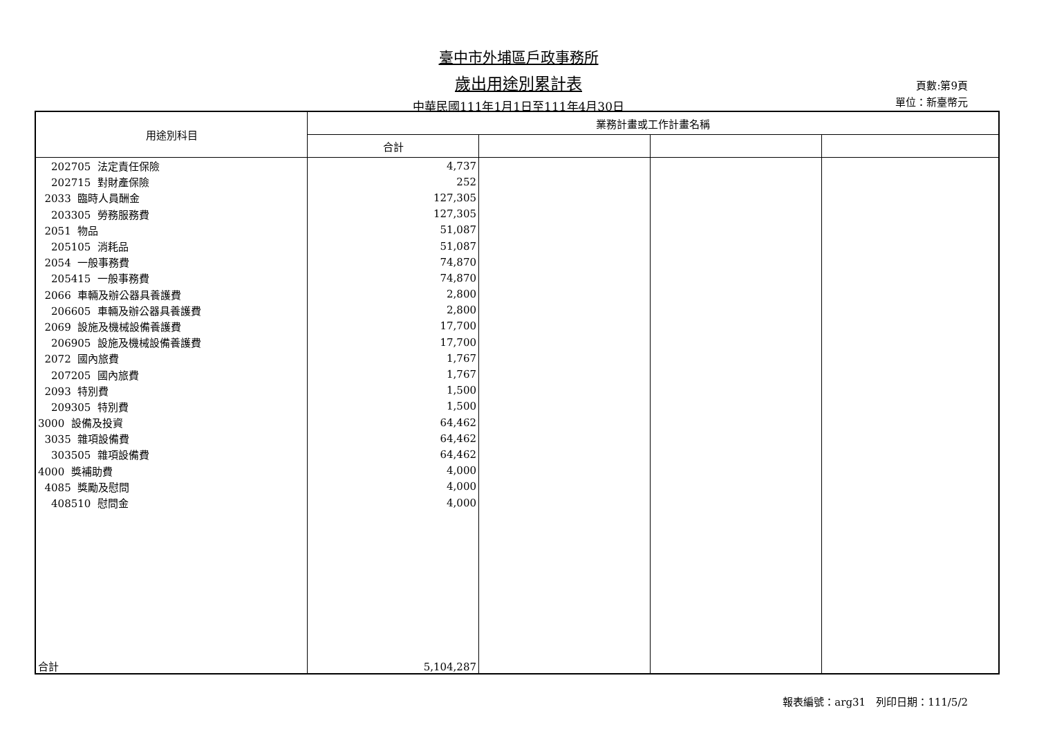臺中市外埔區戶政事務所
歲出用途別累計表
中華民國111年1月1日至111年4月30日
頁數:第9頁
單位：新臺幣元
| 用途別科目 | 業務計畫或工作計畫名稱 | | | |
| --- | --- | --- | --- | --- |
| | 合計 | | | |
| 202705 法定責任保險 | 4,737 | | | |
| 202715 對財產保險 | 252 | | | |
| 2033 臨時人員酬金 | 127,305 | | | |
| 203305 勞務服務費 | 127,305 | | | |
| 2051 物品 | 51,087 | | | |
| 205105 消耗品 | 51,087 | | | |
| 2054 一般事務費 | 74,870 | | | |
| 205415 一般事務費 | 74,870 | | | |
| 2066 車輛及辦公器具養護費 | 2,800 | | | |
| 206605 車輛及辦公器具養護費 | 2,800 | | | |
| 2069 設施及機械設備養護費 | 17,700 | | | |
| 206905 設施及機械設備養護費 | 17,700 | | | |
| 2072 國內旅費 | 1,767 | | | |
| 207205 國內旅費 | 1,767 | | | |
| 2093 特別費 | 1,500 | | | |
| 209305 特別費 | 1,500 | | | |
| 3000 設備及投資 | 64,462 | | | |
| 3035 雜項設備費 | 64,462 | | | |
| 303505 雜項設備費 | 64,462 | | | |
| 4000 獎補助費 | 4,000 | | | |
| 4085 獎勵及慰問 | 4,000 | | | |
| 408510 慰問金 | 4,000 | | | |
| 合計 | 5,104,287 | | | |
報表編號：arg31　列印日期：111/5/2